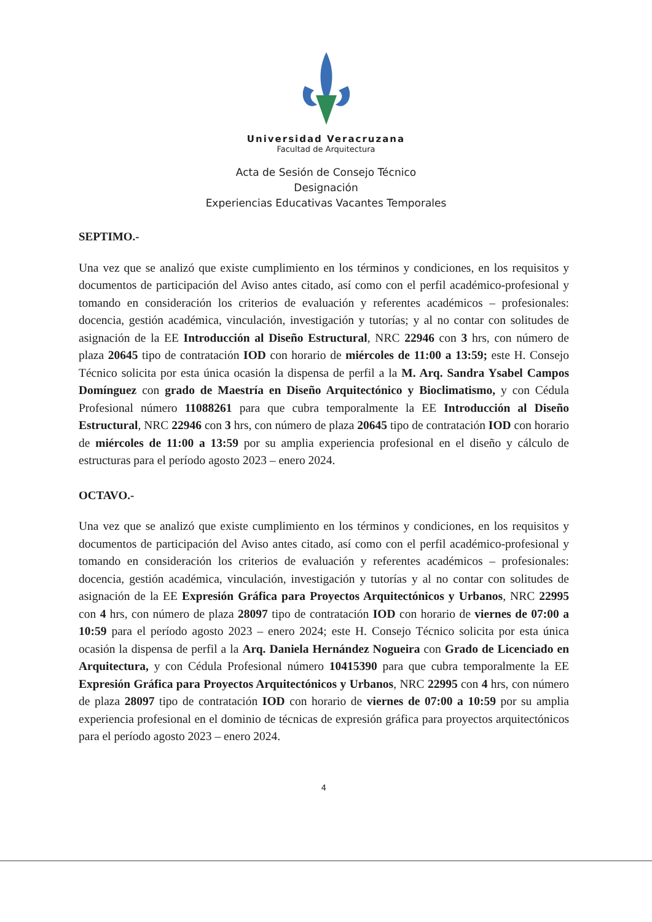Universidad Veracruzana
Facultad de Arquitectura
Acta de Sesión de Consejo Técnico
Designación
Experiencias Educativas Vacantes Temporales
SEPTIMO.-
Una vez que se analizó que existe cumplimiento en los términos y condiciones, en los requisitos y documentos de participación del Aviso antes citado, así como con el perfil académico-profesional y tomando en consideración los criterios de evaluación y referentes académicos – profesionales: docencia, gestión académica, vinculación, investigación y tutorías; y al no contar con solitudes de asignación de la EE Introducción al Diseño Estructural, NRC 22946 con 3 hrs, con número de plaza 20645 tipo de contratación IOD con horario de miércoles de 11:00 a 13:59; este H. Consejo Técnico solicita por esta única ocasión la dispensa de perfil a la M. Arq. Sandra Ysabel Campos Domínguez con grado de Maestría en Diseño Arquitectónico y Bioclimatismo, y con Cédula Profesional número 11088261 para que cubra temporalmente la EE Introducción al Diseño Estructural, NRC 22946 con 3 hrs, con número de plaza 20645 tipo de contratación IOD con horario de miércoles de 11:00 a 13:59 por su amplia experiencia profesional en el diseño y cálculo de estructuras para el período agosto 2023 – enero 2024.
OCTAVO.-
Una vez que se analizó que existe cumplimiento en los términos y condiciones, en los requisitos y documentos de participación del Aviso antes citado, así como con el perfil académico-profesional y tomando en consideración los criterios de evaluación y referentes académicos – profesionales: docencia, gestión académica, vinculación, investigación y tutorías y al no contar con solitudes de asignación de la EE Expresión Gráfica para Proyectos Arquitectónicos y Urbanos, NRC 22995 con 4 hrs, con número de plaza 28097 tipo de contratación IOD con horario de viernes de 07:00 a 10:59 para el período agosto 2023 – enero 2024; este H. Consejo Técnico solicita por esta única ocasión la dispensa de perfil a la Arq. Daniela Hernández Nogueira con Grado de Licenciado en Arquitectura, y con Cédula Profesional número 10415390 para que cubra temporalmente la EE Expresión Gráfica para Proyectos Arquitectónicos y Urbanos, NRC 22995 con 4 hrs, con número de plaza 28097 tipo de contratación IOD con horario de viernes de 07:00 a 10:59 por su amplia experiencia profesional en el dominio de técnicas de expresión gráfica para proyectos arquitectónicos para el período agosto 2023 – enero 2024.
4